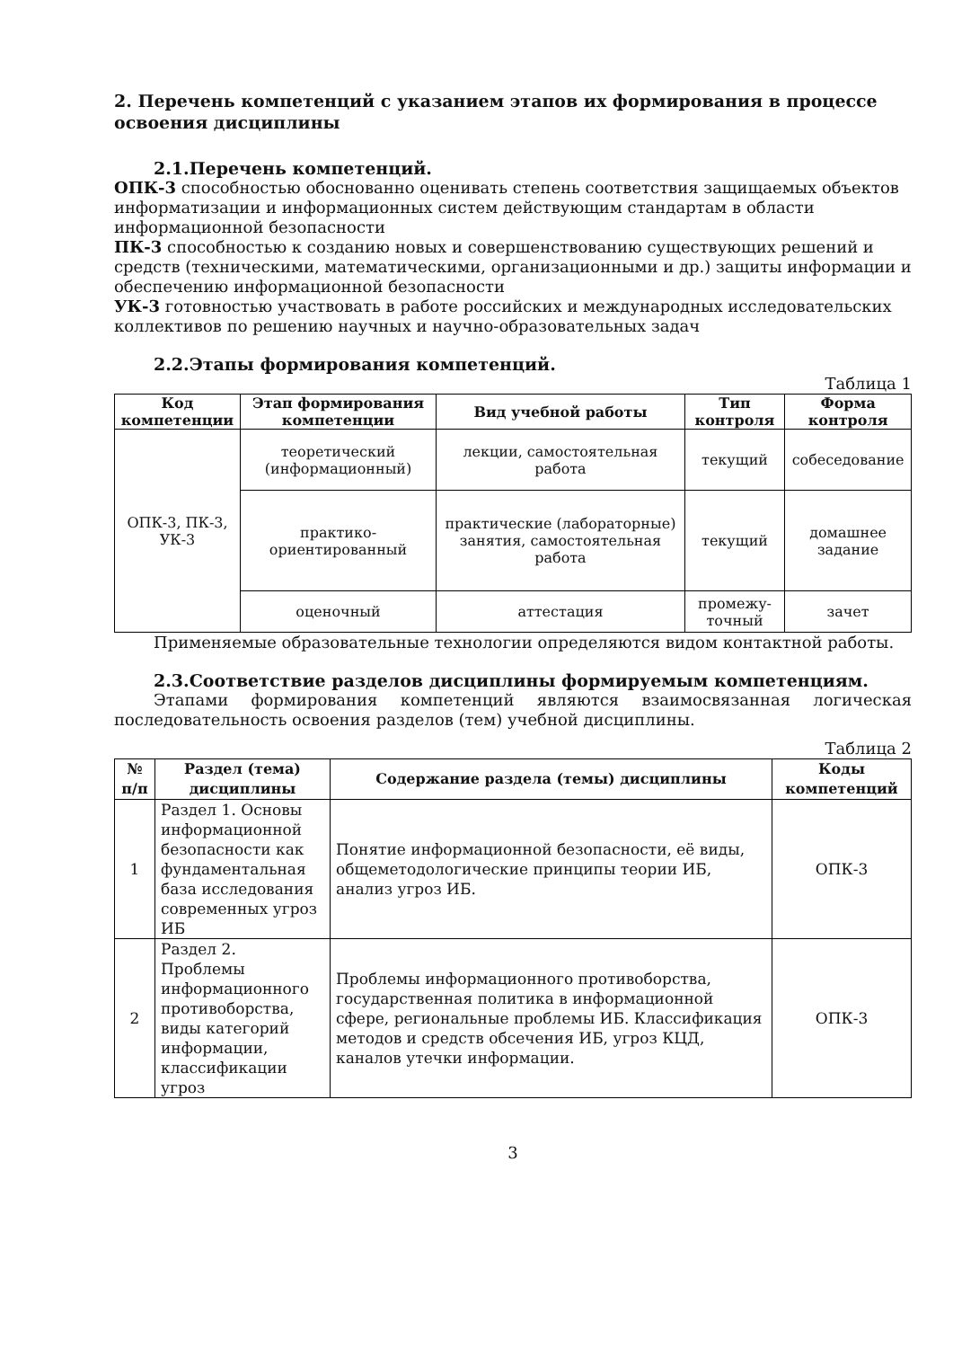2. Перечень компетенций с указанием этапов их формирования в процессе освоения дисциплины
2.1.Перечень компетенций.
ОПК-3 способностью обоснованно оценивать степень соответствия защищаемых объектов информатизации и информационных систем действующим стандартам в области информационной безопасности
ПК-3 способностью к созданию новых и совершенствованию существующих решений и средств (техническими, математическими, организационными и др.) защиты информации и обеспечению информационной безопасности
УК-3 готовностью участвовать в работе российских и международных исследовательских коллективов по решению научных и научно-образовательных задач
2.2.Этапы формирования компетенций.
Таблица 1
| Код компетенции | Этап формирования компетенции | Вид учебной работы | Тип контроля | Форма контроля |
| --- | --- | --- | --- | --- |
| ОПК-3, ПК-3, УК-3 | теоретический (информационный) | лекции, самостоятельная работа | текущий | собеседование |
| | практико-ориентированный | практические (лабораторные) занятия, самостоятельная работа | текущий | домашнее задание |
| | оценочный | аттестация | промежу-точный | зачет |
Применяемые образовательные технологии определяются видом контактной работы.
2.3.Соответствие разделов дисциплины формируемым компетенциям.
Этапами формирования компетенций являются взаимосвязанная логическая последовательность освоения разделов (тем) учебной дисциплины.
Таблица 2
| № п/п | Раздел (тема) дисциплины | Содержание раздела (темы) дисциплины | Коды компетенций |
| --- | --- | --- | --- |
| 1 | Раздел 1. Основы информационной безопасности как фундаментальная база исследования современных угроз ИБ | Понятие информационной безопасности, её виды, общеметодологические принципы теории ИБ, анализ угроз ИБ. | ОПК-3 |
| 2 | Раздел 2. Проблемы информационного противоборства, виды категорий информации, классификации угроз | Проблемы информационного противоборства, государственная политика в информационной сфере, региональные проблемы ИБ. Классификация методов и средств обсечения ИБ, угроз КЦД, каналов утечки информации. | ОПК-3 |
3